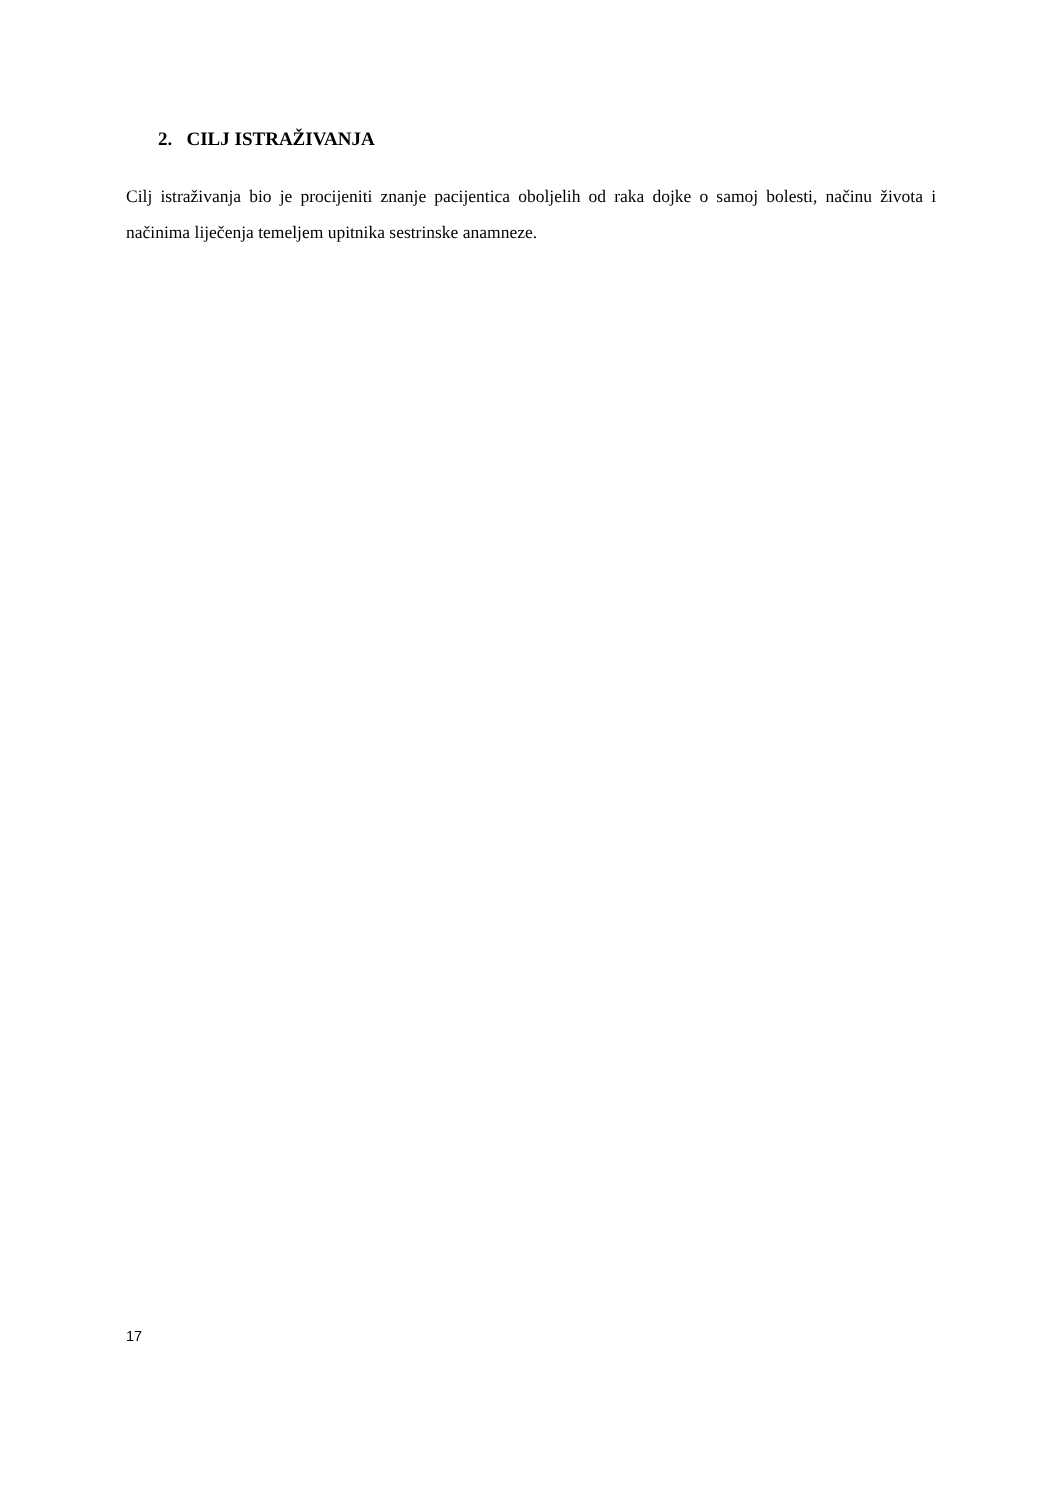2. CILJ ISTRAŽIVANJA
Cilj istraživanja bio je procijeniti znanje pacijentica oboljelih od raka dojke o samoj bolesti, načinu života i načinima liječenja temeljem upitnika sestrinske anamneze.
17